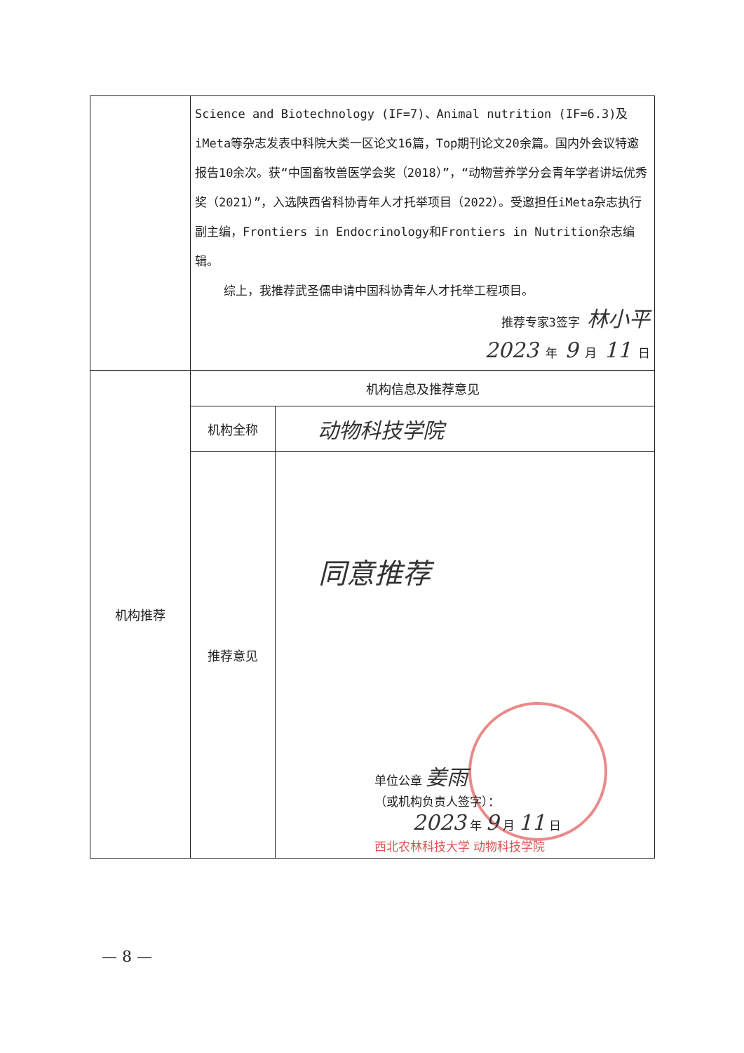| | Science and Biotechnology (IF=7)、Animal nutrition (IF=6.3)及iMeta等杂志发表中科院大类一区论文16篇，Top期刊论文20余篇。国内外会议特邀报告10余次。获“中国畜牧兽医学会奖（2018）”，“动物营养学分会青年学者讲坛优秀奖（2021）”，入选陕西省科协青年人才托举项目（2022）。受邀担任iMeta杂志执行副主编，Frontiers in Endocrinology和Frontiers in Nutrition杂志编辑。 综上，我推荐武圣儒申请中国科协青年人才托举工程项目。 推荐专家3签字 林小平 2023 年 9 月 11 日 | |
| 机构推荐 | 机构信息及推荐意见 | |
| | 机构全称 | 动物科技学院 |
| | 推荐意见 | 同意推荐 单位公章 姜雨 （或机构负责人签字）： 2023 年 9 月 11 日 西北农林科技大学 动物科技学院 |
— 8 —